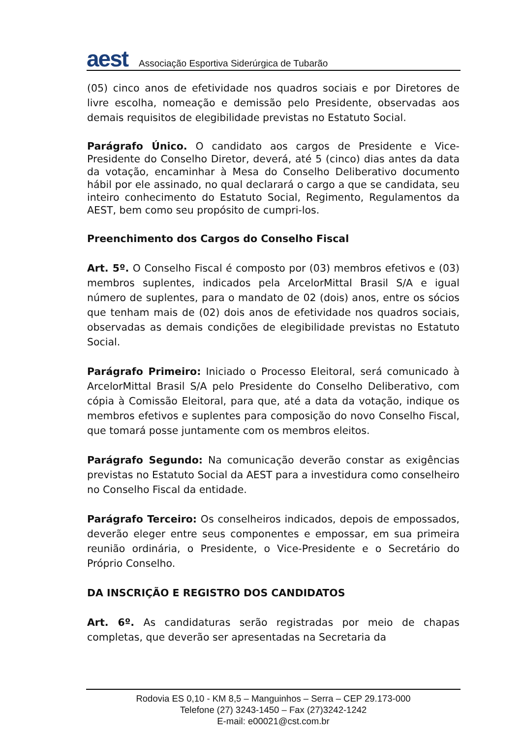aest
Associação Esportiva Siderúrgica de Tubarão
(05) cinco anos de efetividade nos quadros sociais e por Diretores de livre escolha, nomeação e demissão pelo Presidente, observadas aos demais requisitos de elegibilidade previstas no Estatuto Social.
Parágrafo Único. O candidato aos cargos de Presidente e Vice-Presidente do Conselho Diretor, deverá, até 5 (cinco) dias antes da data da votação, encaminhar à Mesa do Conselho Deliberativo documento hábil por ele assinado, no qual declarará o cargo a que se candidata, seu inteiro conhecimento do Estatuto Social, Regimento, Regulamentos da AEST, bem como seu propósito de cumpri-los.
Preenchimento dos Cargos do Conselho Fiscal
Art. 5º. O Conselho Fiscal é composto por (03) membros efetivos e (03) membros suplentes, indicados pela ArcelorMittal Brasil S/A e igual número de suplentes, para o mandato de 02 (dois) anos, entre os sócios que tenham mais de (02) dois anos de efetividade nos quadros sociais, observadas as demais condições de elegibilidade previstas no Estatuto Social.
Parágrafo Primeiro: Iniciado o Processo Eleitoral, será comunicado à ArcelorMittal Brasil S/A pelo Presidente do Conselho Deliberativo, com cópia à Comissão Eleitoral, para que, até a data da votação, indique os membros efetivos e suplentes para composição do novo Conselho Fiscal, que tomará posse juntamente com os membros eleitos.
Parágrafo Segundo: Na comunicação deverão constar as exigências previstas no Estatuto Social da AEST para a investidura como conselheiro no Conselho Fiscal da entidade.
Parágrafo Terceiro: Os conselheiros indicados, depois de empossados, deverão eleger entre seus componentes e empossar, em sua primeira reunião ordinária, o Presidente, o Vice-Presidente e o Secretário do Próprio Conselho.
DA INSCRIÇÃO E REGISTRO DOS CANDIDATOS
Art. 6º. As candidaturas serão registradas por meio de chapas completas, que deverão ser apresentadas na Secretaria da
Rodovia ES 0,10 - KM 8,5 – Manguinhos – Serra – CEP 29.173-000
Telefone (27) 3243-1450 – Fax (27)3242-1242
E-mail: e00021@cst.com.br